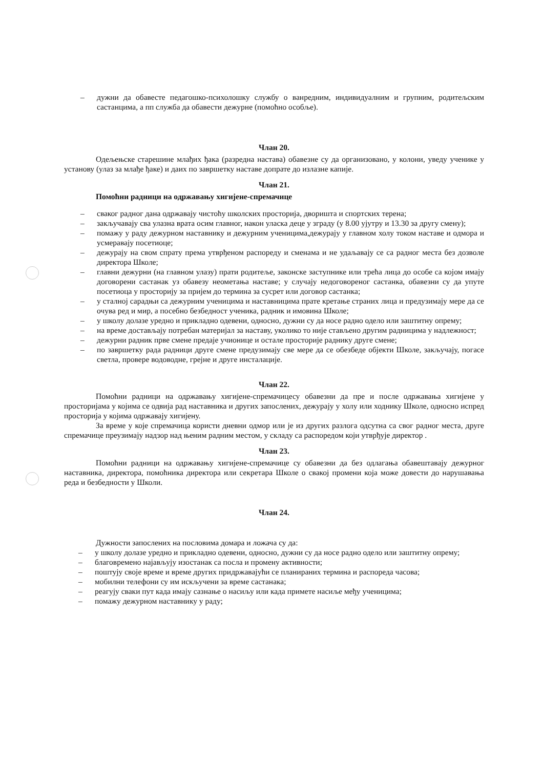– дужни да обавесте педагошко-психолошку службу о ванредним, индивидуалним и групним, родитељским састанцима, а пп служба да обавести дежурне (помоћно особље).
Члан 20.
Одељењске старешине млађих ђака (разредна настава) обавезне су да организовано, у колони, уведу ученике у установу (улаз за млађе ђаке) и даих по завршетку наставе допрате до излазне капије.
Члан 21.
Помоћни радници на одржавању хигијене-спремачице
– сваког радног дана одржавају чистоћу школских просторија, дворишта и спортских терена;
– закључавају сва улазна врата осим главног, након уласка деце у зграду (у 8.00 ујутру и 13.30 за другу смену);
– помажу у раду дежурном наставнику и дежурним ученицима,дежурају у главном холу током наставе и одмора и усмеравају посетиоце;
– дежурају на свом спрату према утврђеном распореду и сменама и не удаљавају се са радног места без дозволе директора Школе;
– главни дежурни (на главном улазу) прати родитеље, законске заступнике или трећа лица до особе са којом имају договорени састанак уз обавезу неометања наставе; у случају недоговореног састанка, обавезни су да упуте посетиоца у просторију за пријем до термина за сусрет или договор састанка;
– у сталној сарадњи са дежурним ученицима и наставницима прате кретање страних лица и предузимају мере да се очува ред и мир, а посебно безбедност ученика, радник и имовина Школе;
– у школу долазе уредно и прикладно одевени, односно, дужни су да носе радно одело или заштитну опрему;
– на време достављају потребан материјал за наставу, уколико то није стављено другим радницима у надлежност;
– дежурни радник прве смене предаје учионице и остале просторије раднику друге смене;
– по завршетку рада радници друге смене предузимају све мере да се обезбеде објекти Школе, закључају, погасе светла, провере водоводне, грејне и друге инсталације.
Члан 22.
Помоћни радници на одржавању хигијене-спремачицесу обавезни да пре и после одржавања хигијене у просторијама у којима се одвија рад наставника и других запослених, дежурају у холу или ходнику Школе, односно испред просторија у којима одржавају хигијену.
За време у које спремачица користи дневни одмор или је из других разлога одсутна са свог радног места, друге спремачице преузимају надзор над њеним радним местом, у складу са распоредом који утврђује директор .
Члан 23.
Помоћни радници на одржавању хигијене-спремачице су обавезни да без одлагања обавештавају дежурног наставника, директора, помоћника директора или секретара Школе о свакој промени која може довести до нарушавања реда и безбедности у Школи.
Члан 24.
Дужности запослених на пословима домара и ложача су да:
– у школу долазе уредно и прикладно одевени, односно, дужни су да носе радно одело или заштитну опрему;
– благовремено најављују изостанак са посла и промену активности;
– поштују своје време и време других придржавајући се планираних термина и распореда часова;
– мобилни телефони су им искључени за време састанака;
– реагују сваки пут када имају сазнање о насиљу или када примете насиље међу ученицима;
– помажу дежурном наставнику у раду;